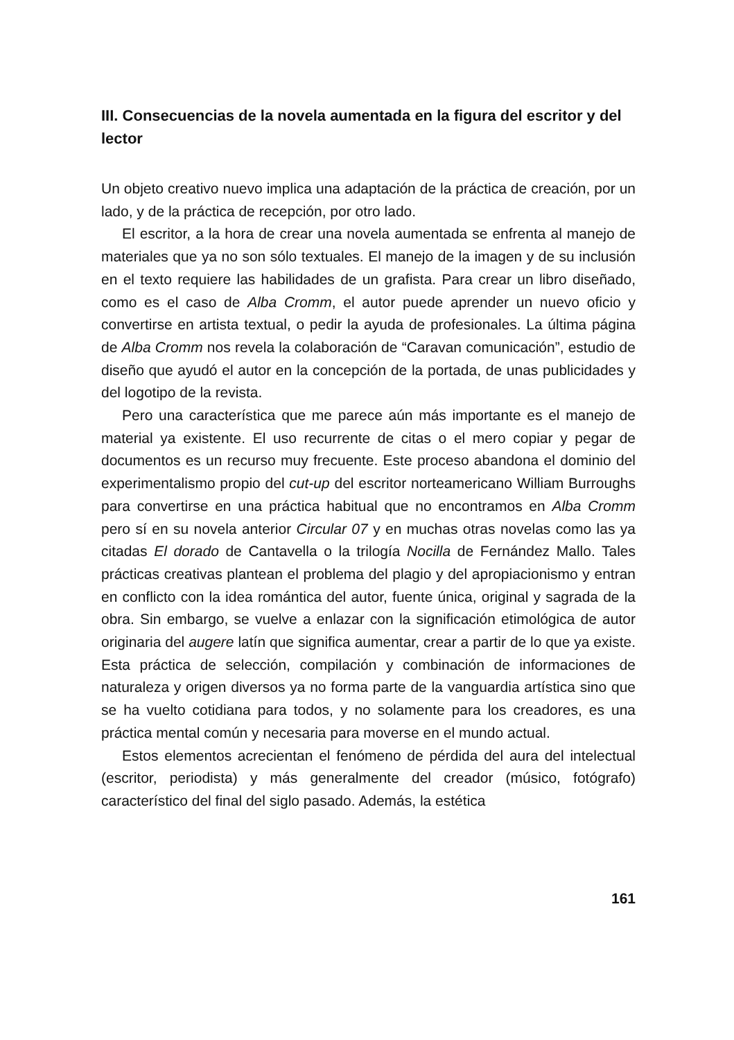III. Consecuencias de la novela aumentada en la figura del escritor y del lector
Un objeto creativo nuevo implica una adaptación de la práctica de creación, por un lado, y de la práctica de recepción, por otro lado.
El escritor, a la hora de crear una novela aumentada se enfrenta al manejo de materiales que ya no son sólo textuales. El manejo de la imagen y de su inclusión en el texto requiere las habilidades de un grafista. Para crear un libro diseñado, como es el caso de Alba Cromm, el autor puede aprender un nuevo oficio y convertirse en artista textual, o pedir la ayuda de profesionales. La última página de Alba Cromm nos revela la colaboración de “Caravan comunicación”, estudio de diseño que ayudó el autor en la concepción de la portada, de unas publicidades y del logotipo de la revista.
Pero una característica que me parece aún más importante es el manejo de material ya existente. El uso recurrente de citas o el mero copiar y pegar de documentos es un recurso muy frecuente. Este proceso abandona el dominio del experimentalismo propio del cut-up del escritor norteamericano William Burroughs para convertirse en una práctica habitual que no encontramos en Alba Cromm pero sí en su novela anterior Circular 07 y en muchas otras novelas como las ya citadas El dorado de Cantavella o la trilogía Nocilla de Fernández Mallo. Tales prácticas creativas plantean el problema del plagio y del apropiacionismo y entran en conflicto con la idea romántica del autor, fuente única, original y sagrada de la obra. Sin embargo, se vuelve a enlazar con la significación etimológica de autor originaria del augere latín que significa aumentar, crear a partir de lo que ya existe. Esta práctica de selección, compilación y combinación de informaciones de naturaleza y origen diversos ya no forma parte de la vanguardia artística sino que se ha vuelto cotidiana para todos, y no solamente para los creadores, es una práctica mental común y necesaria para moverse en el mundo actual.
Estos elementos acrecientan el fenómeno de pérdida del aura del intelectual (escritor, periodista) y más generalmente del creador (músico, fotógrafo) característico del final del siglo pasado. Además, la estética
161